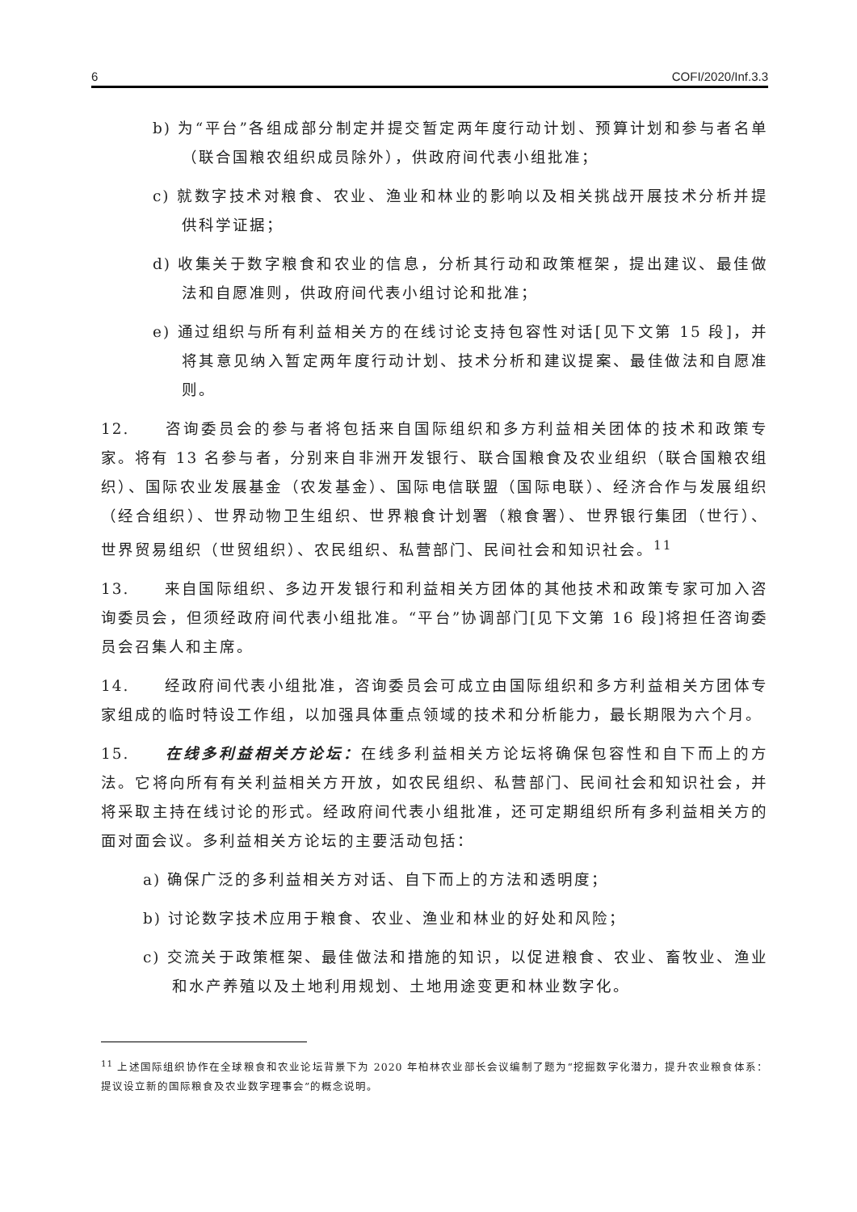6 COFI/2020/Inf.3.3
b) 为“平台”各组成部分制定并提交暂定两年度行动计划、预算计划和参与者名单（联合国粮农组织成员除外），供政府间代表小组批准；
c) 就数字技术对粮食、农业、渔业和林业的影响以及相关挑战开展技术分析并提供科学证据；
d) 收集关于数字粮食和农业的信息，分析其行动和政策框架，提出建议、最佳做法和自愿准则，供政府间代表小组讨论和批准；
e) 通过组织与所有利益相关方的在线讨论支持包容性对话[见下文第 15 段]，并将其意见纳入暂定两年度行动计划、技术分析和建议提案、最佳做法和自愿准则。
12.　　咨询委员会的参与者将包括来自国际组织和多方利益相关团体的技术和政策专家。将有 13 名参与者，分别来自非洲开发银行、联合国粮食及农业组织（联合国粮农组织）、国际农业发展基金（农发基金）、国际电信联盟（国际电联）、经济合作与发展组织（经合组织）、世界动物卫生组织、世界粮食计划署（粮食署）、世界银行集团（世行）、世界贸易组织（世贸组织）、农民组织、私营部门、民间社会和知识社会。<sup>11</sup>
13.　　来自国际组织、多边开发银行和利益相关方团体的其他技术和政策专家可加入咨询委员会，但须经政府间代表小组批准。“平台”协调部门[见下文第 16 段]将担任咨询委员会召集人和主席。
14.　　经政府间代表小组批准，咨询委员会可成立由国际组织和多方利益相关方团体专家组成的临时特设工作组，以加强具体重点领域的技术和分析能力，最长期限为六个月。
15.　　在线多利益相关方论坛：在线多利益相关方论坛将确保包容性和自下而上的方法。它将向所有有关利益相关方开放，如农民组织、私营部门、民间社会和知识社会，并将采取主持在线讨论的形式。经政府间代表小组批准，还可定期组织所有多利益相关方的面对面会议。多利益相关方论坛的主要活动包括：
a) 确保广泛的多利益相关方对话、自下而上的方法和透明度；
b) 讨论数字技术应用于粮食、农业、渔业和林业的好处和风险；
c) 交流关于政策框架、最佳做法和措施的知识，以促进粮食、农业、畜牧业、渔业和水产养殖以及土地利用规划、土地用途变更和林业数字化。
<sup>11</sup> 上述国际组织协作在全球粮食和农业论坛背景下为 2020 年柏林农业部长会议编制了题为“挖掘数字化潜力，提升农业粮食体系：提议设立新的国际粮食及农业数字理事会”的概念说明。